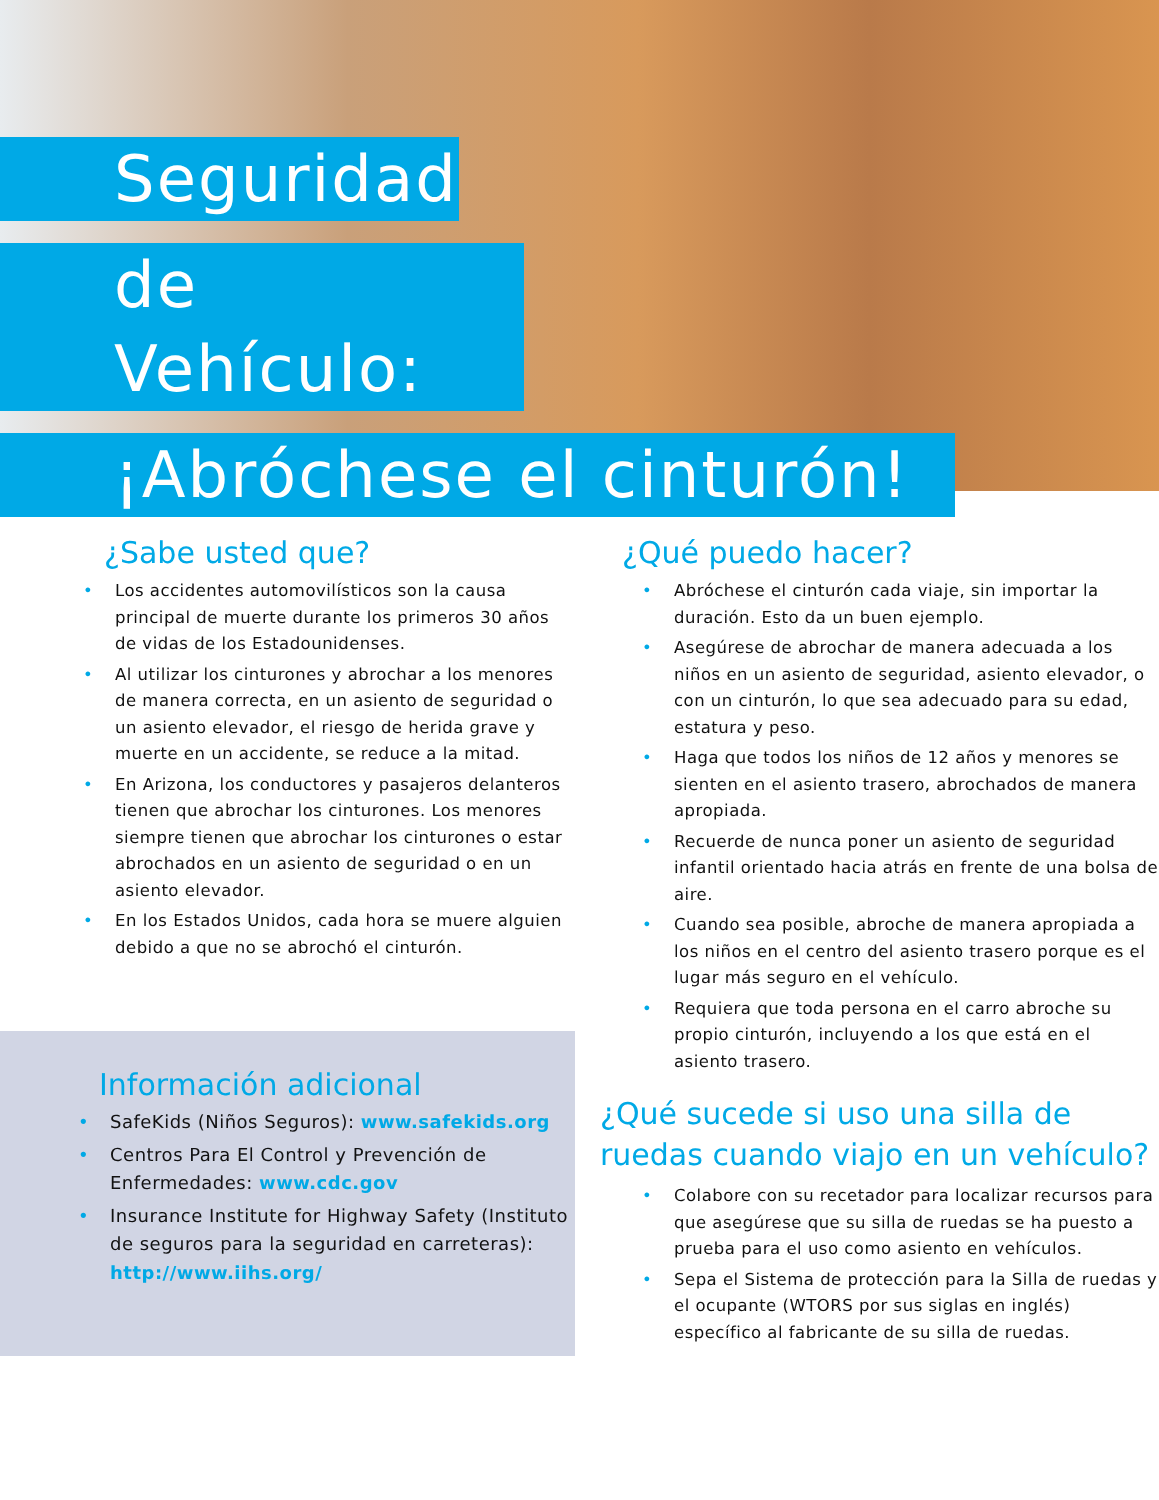Seguridad
de Vehículo:
¡Abróchese el cinturón!
¿Sabe usted que?
• Los accidentes automovilísticos son la causa principal de muerte durante los primeros 30 años de vidas de los Estadounidenses.
• Al utilizar los cinturones y abrochar a los menores de manera correcta, en un asiento de seguridad o un asiento elevador, el riesgo de herida grave y muerte en un accidente, se reduce a la mitad.
• En Arizona, los conductores y pasajeros delanteros tienen que abrochar los cinturones. Los menores siempre tienen que abrochar los cinturones o estar abrochados en un asiento de seguridad o en un asiento elevador.
• En los Estados Unidos, cada hora se muere alguien debido a que no se abrochó el cinturón.
Información adicional
• SafeKids (Niños Seguros): www.safekids.org
• Centros Para El Control y Prevención de Enfermedades: www.cdc.gov
• Insurance Institute for Highway Safety (Instituto de seguros para la seguridad en carreteras): http://www.iihs.org/
¿Qué puedo hacer?
• Abróchese el cinturón cada viaje, sin importar la duración. Esto da un buen ejemplo.
• Asegúrese de abrochar de manera adecuada a los niños en un asiento de seguridad, asiento elevador, o con un cinturón, lo que sea adecuado para su edad, estatura y peso.
• Haga que todos los niños de 12 años y menores se sienten en el asiento trasero, abrochados de manera apropiada.
• Recuerde de nunca poner un asiento de seguridad infantil orientado hacia atrás en frente de una bolsa de aire.
• Cuando sea posible, abroche de manera apropiada a los niños en el centro del asiento trasero porque es el lugar más seguro en el vehículo.
• Requiera que toda persona en el carro abroche su propio cinturón, incluyendo a los que está en el asiento trasero.
¿Qué sucede si uso una silla de ruedas cuando viajo en un vehículo?
• Colabore con su recetador para localizar recursos para que asegúrese que su silla de ruedas se ha puesto a prueba para el uso como asiento en vehículos.
• Sepa el Sistema de protección para la Silla de ruedas y el ocupante (WTORS por sus siglas en inglés) específico al fabricante de su silla de ruedas.